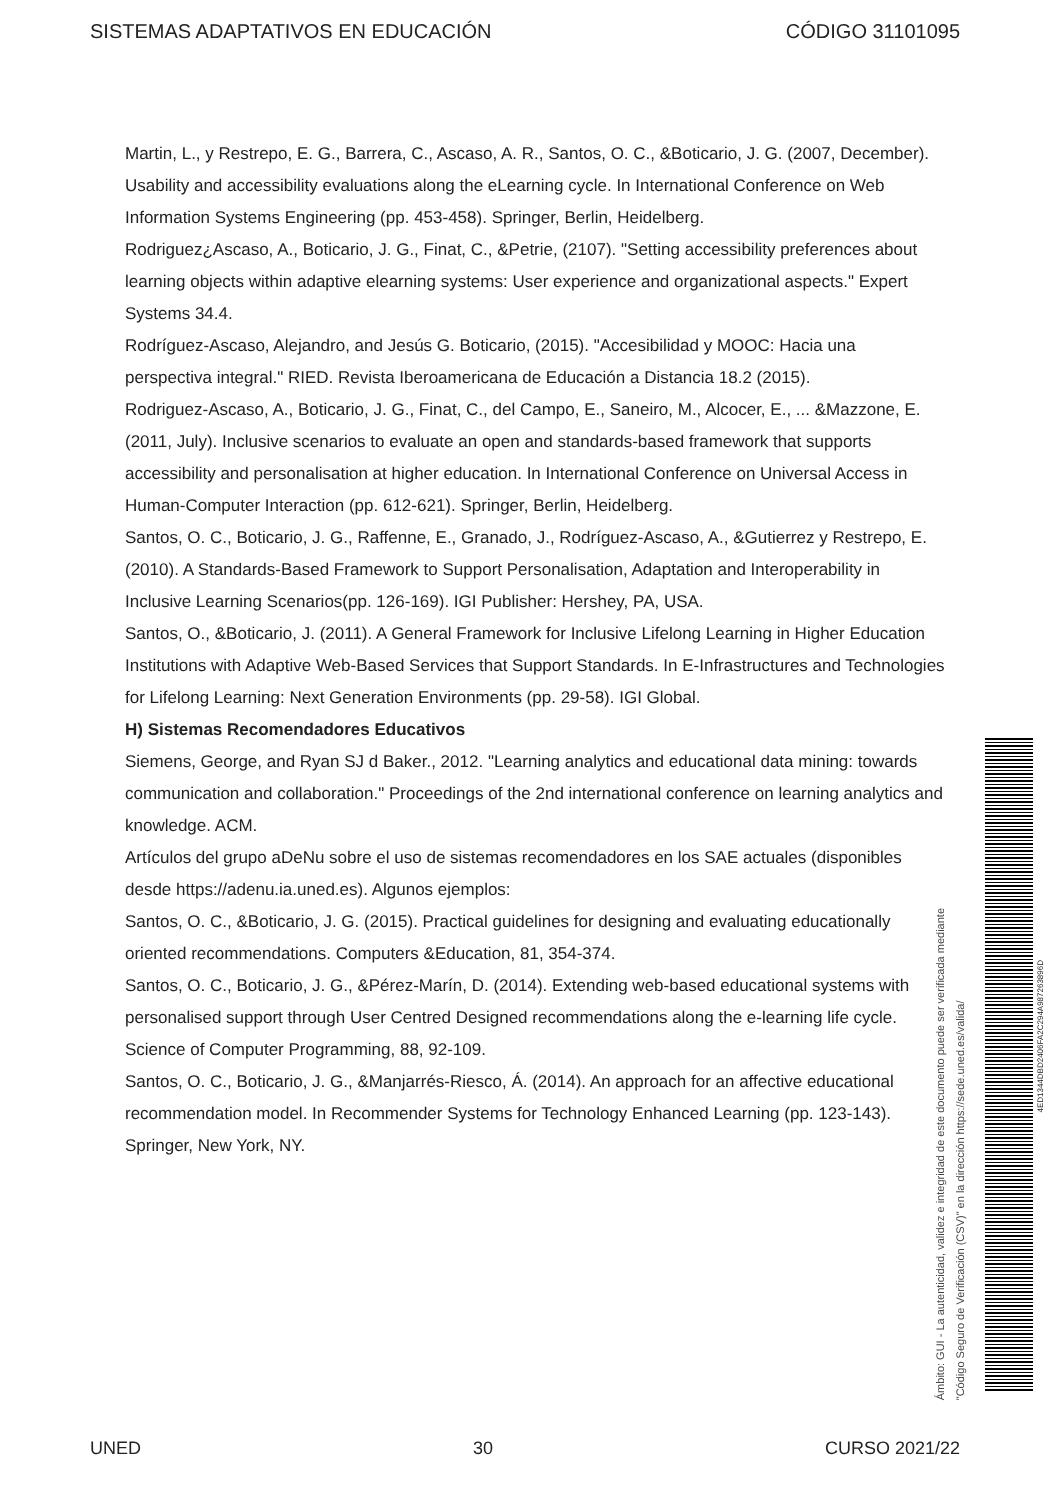SISTEMAS ADAPTATIVOS EN EDUCACIÓN CÓDIGO 31101095
Martin, L., y Restrepo, E. G., Barrera, C., Ascaso, A. R., Santos, O. C., &Boticario, J. G. (2007, December). Usability and accessibility evaluations along the eLearning cycle. In International Conference on Web Information Systems Engineering (pp. 453-458). Springer, Berlin, Heidelberg.
Rodriguez¿Ascaso, A., Boticario, J. G., Finat, C., &Petrie, (2107). "Setting accessibility preferences about learning objects within adaptive elearning systems: User experience and organizational aspects." Expert Systems 34.4.
Rodríguez-Ascaso, Alejandro, and Jesús G. Boticario, (2015). "Accesibilidad y MOOC: Hacia una perspectiva integral." RIED. Revista Iberoamericana de Educación a Distancia 18.2 (2015).
Rodriguez-Ascaso, A., Boticario, J. G., Finat, C., del Campo, E., Saneiro, M., Alcocer, E., ... &Mazzone, E. (2011, July). Inclusive scenarios to evaluate an open and standards-based framework that supports accessibility and personalisation at higher education. In International Conference on Universal Access in Human-Computer Interaction (pp. 612-621). Springer, Berlin, Heidelberg.
Santos, O. C., Boticario, J. G., Raffenne, E., Granado, J., Rodríguez-Ascaso, A., &Gutierrez y Restrepo, E. (2010). A Standards-Based Framework to Support Personalisation, Adaptation and Interoperability in Inclusive Learning Scenarios(pp. 126-169). IGI Publisher: Hershey, PA, USA.
Santos, O., &Boticario, J. (2011). A General Framework for Inclusive Lifelong Learning in Higher Education Institutions with Adaptive Web-Based Services that Support Standards. In E-Infrastructures and Technologies for Lifelong Learning: Next Generation Environments (pp. 29-58). IGI Global.
H) Sistemas Recomendadores Educativos
Siemens, George, and Ryan SJ d Baker., 2012. "Learning analytics and educational data mining: towards communication and collaboration." Proceedings of the 2nd international conference on learning analytics and knowledge. ACM.
Artículos del grupo aDeNu sobre el uso de sistemas recomendadores en los SAE actuales (disponibles desde https://adenu.ia.uned.es). Algunos ejemplos:
Santos, O. C., &Boticario, J. G. (2015). Practical guidelines for designing and evaluating educationally oriented recommendations. Computers &Education, 81, 354-374.
Santos, O. C., Boticario, J. G., &Pérez-Marín, D. (2014). Extending web-based educational systems with personalised support through User Centred Designed recommendations along the e-learning life cycle. Science of Computer Programming, 88, 92-109.
Santos, O. C., Boticario, J. G., &Manjarrés-Riesco, Á. (2014). An approach for an affective educational recommendation model. In Recommender Systems for Technology Enhanced Learning (pp. 123-143). Springer, New York, NY.
Ámbito: GUI - La autenticidad, validez e integridad de este documento puede ser verificada mediante
"Código Seguro de Verificación (CSV)" en la dirección https://sede.uned.es/valida/
4ED1344DBD2406FA2C294A987263896D
UNED 30 CURSO 2021/22